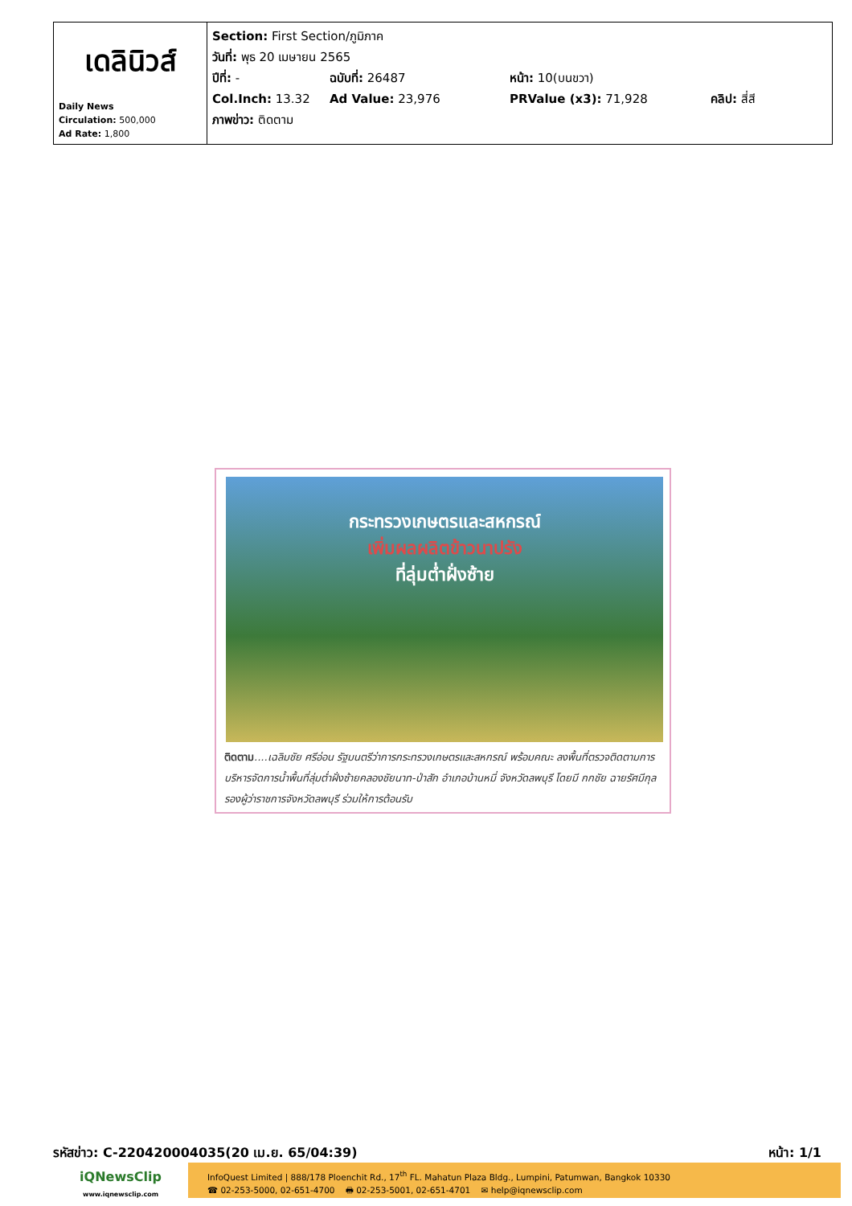| เดลินิวส์ Daily News Circulation: 500,000 Ad Rate: 1,800 | Section: First Section/ภูมิภาค วันที่: พุธ 20 เมษายน 2565 ปีที่: - ฉบับที่: 26487 หน้า: 10(บนขวา) Col.Inch: 13.32 Ad Value: 23,976 PRValue (x3): 71,928 คลิป: สี่สี ภาพข่าว: ติดตาม |
กระทรวงเกษตรและสหกรณ์
เพิ่มผลผลิตข้าวนาปรัง
ที่ลุ่มต่ำฝั่งซ้าย
ติดตาม....เฉลิมชัย ศรีอ่อน รัฐมนตรีว่าการกระทรวงเกษตรและสหกรณ์ พร้อมคณะ ลงพื้นที่ตรวจติดตามการบริหารจัดการน้ำพื้นที่ลุ่มต่ำฝั่งซ้ายคลองชัยนาท-ป่าสัก อำเภอบ้านหมี่ จังหวัดลพบุรี โดยมี กกชัย ฉายรัศมีกุล รองผู้ว่าราชการจังหวัดลพบุรี ร่วมให้การต้อนรับ
รหัสข่าว: C-220420004035(20 เม.ย. 65/04:39) หน้า: 1/1
iQNewsClip
www.iqnewsclip.com
InfoQuest Limited | 888/178 Ploenchit Rd., 17<sup>th</sup> FL. Mahatun Plaza Bldg., Lumpini, Patumwan, Bangkok 10330
☎ 02-253-5000, 02-651-4700 🖶 02-253-5001, 02-651-4701 ✉ help@iqnewsclip.com